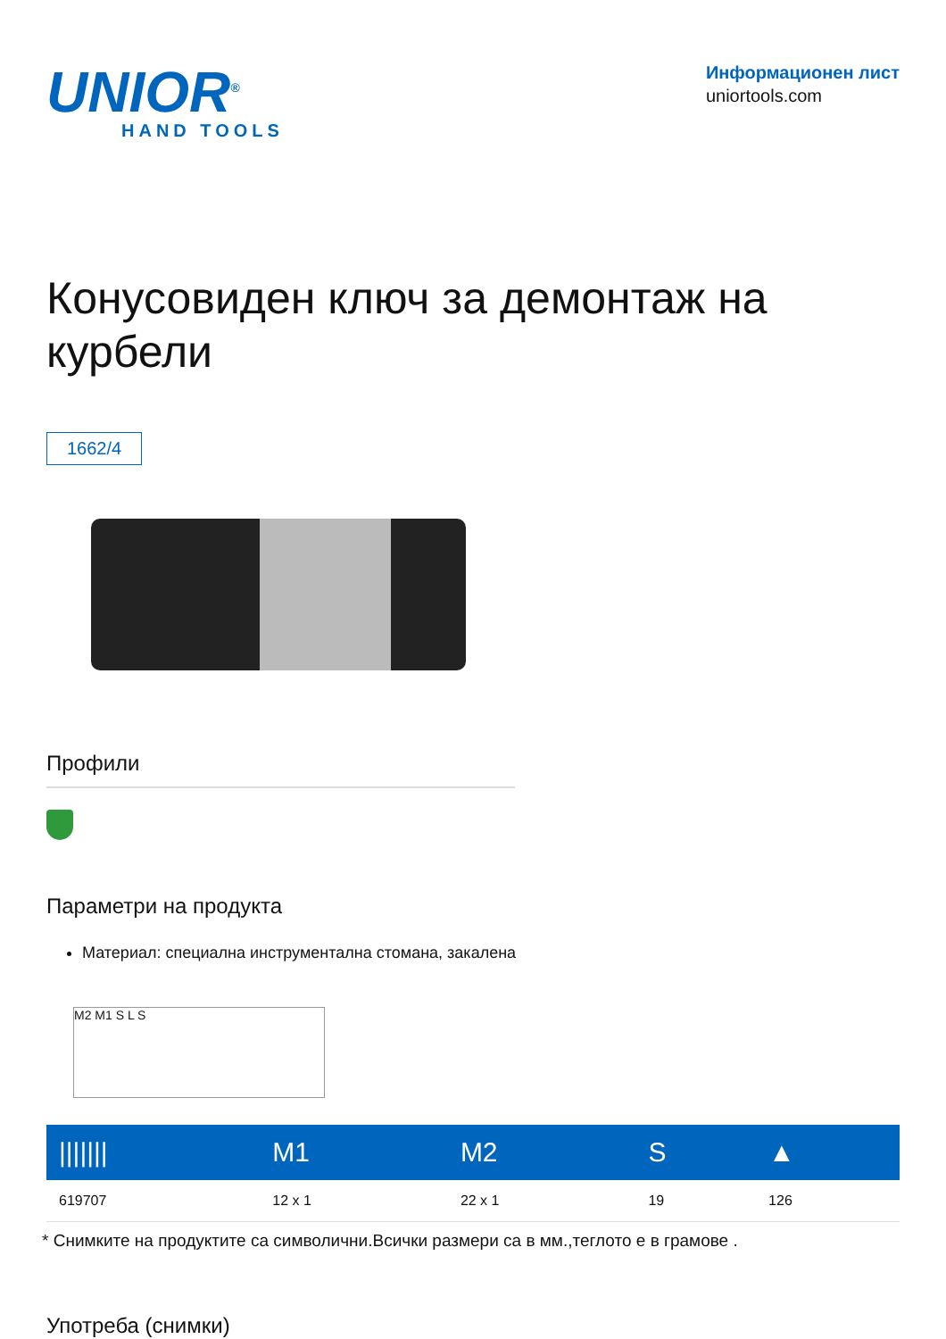UNIOR<sup>®</sup>
HAND TOOLS
Информационен лист
uniortools.com
Конусовиден ключ за демонтаж на курбели
1662/4
Профили
Параметри на продукта
Материал: специална инструментална стомана, закалена
M2 M1 S L S
| /////// | M1 | M2 | S | ▲ |
| --- | --- | --- | --- | --- |
| 619707 | 12 x 1 | 22 x 1 | 19 | 126 |
* Снимките на продуктите са символични.Всички размери са в мм.,теглото е в грамове .
Употреба (снимки)